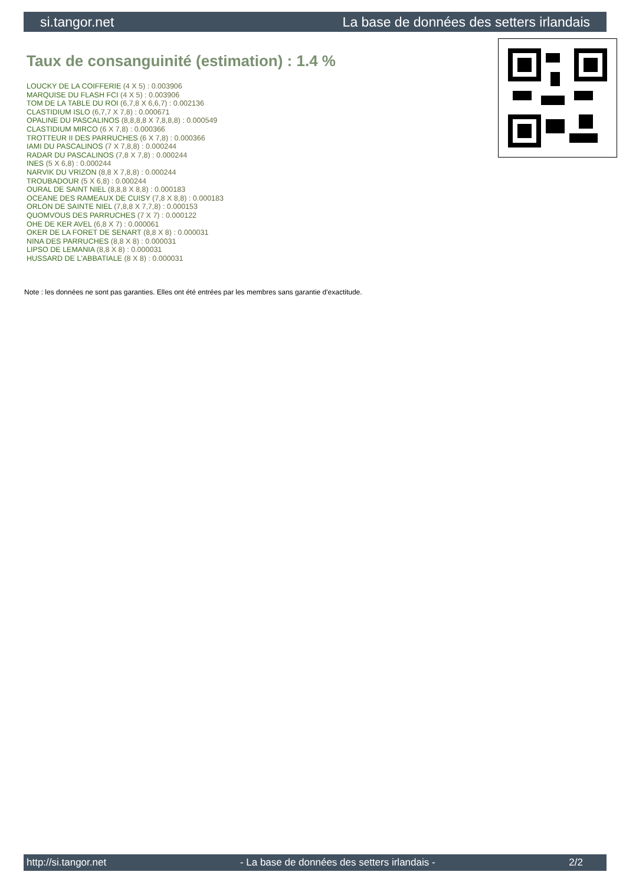si.tangor.net La base de données des setters irlandais
Taux de consanguinité (estimation) : 1.4 %
LOUCKY DE LA COIFFERIE (4 X 5) : 0.003906
MARQUISE DU FLASH FCI (4 X 5) : 0.003906
TOM DE LA TABLE DU ROI (6,7,8 X 6,6,7) : 0.002136
CLASTIDIUM ISLO (6,7,7 X 7,8) : 0.000671
OPALINE DU PASCALINOS (8,8,8,8 X 7,8,8,8) : 0.000549
CLASTIDIUM MIRCO (6 X 7,8) : 0.000366
TROTTEUR II DES PARRUCHES (6 X 7,8) : 0.000366
IAMI DU PASCALINOS (7 X 7,8,8) : 0.000244
RADAR DU PASCALINOS (7,8 X 7,8) : 0.000244
INES (5 X 6,8) : 0.000244
NARVIK DU VRIZON (8,8 X 7,8,8) : 0.000244
TROUBADOUR (5 X 6,8) : 0.000244
OURAL DE SAINT NIEL (8,8,8 X 8,8) : 0.000183
OCEANE DES RAMEAUX DE CUISY (7,8 X 8,8) : 0.000183
ORLON DE SAINTE NIEL (7,8,8 X 7,7,8) : 0.000153
QUOMVOUS DES PARRUCHES (7 X 7) : 0.000122
OHE DE KER AVEL (6,8 X 7) : 0.000061
OKER DE LA FORET DE SENART (8,8 X 8) : 0.000031
NINA DES PARRUCHES (8,8 X 8) : 0.000031
LIPSO DE LEMANIA (8,8 X 8) : 0.000031
HUSSARD DE L'ABBATIALE (8 X 8) : 0.000031
Note : les données ne sont pas garanties. Elles ont été entrées par les membres sans garantie d'exactitude.
http://si.tangor.net - La base de données des setters irlandais - 2/2